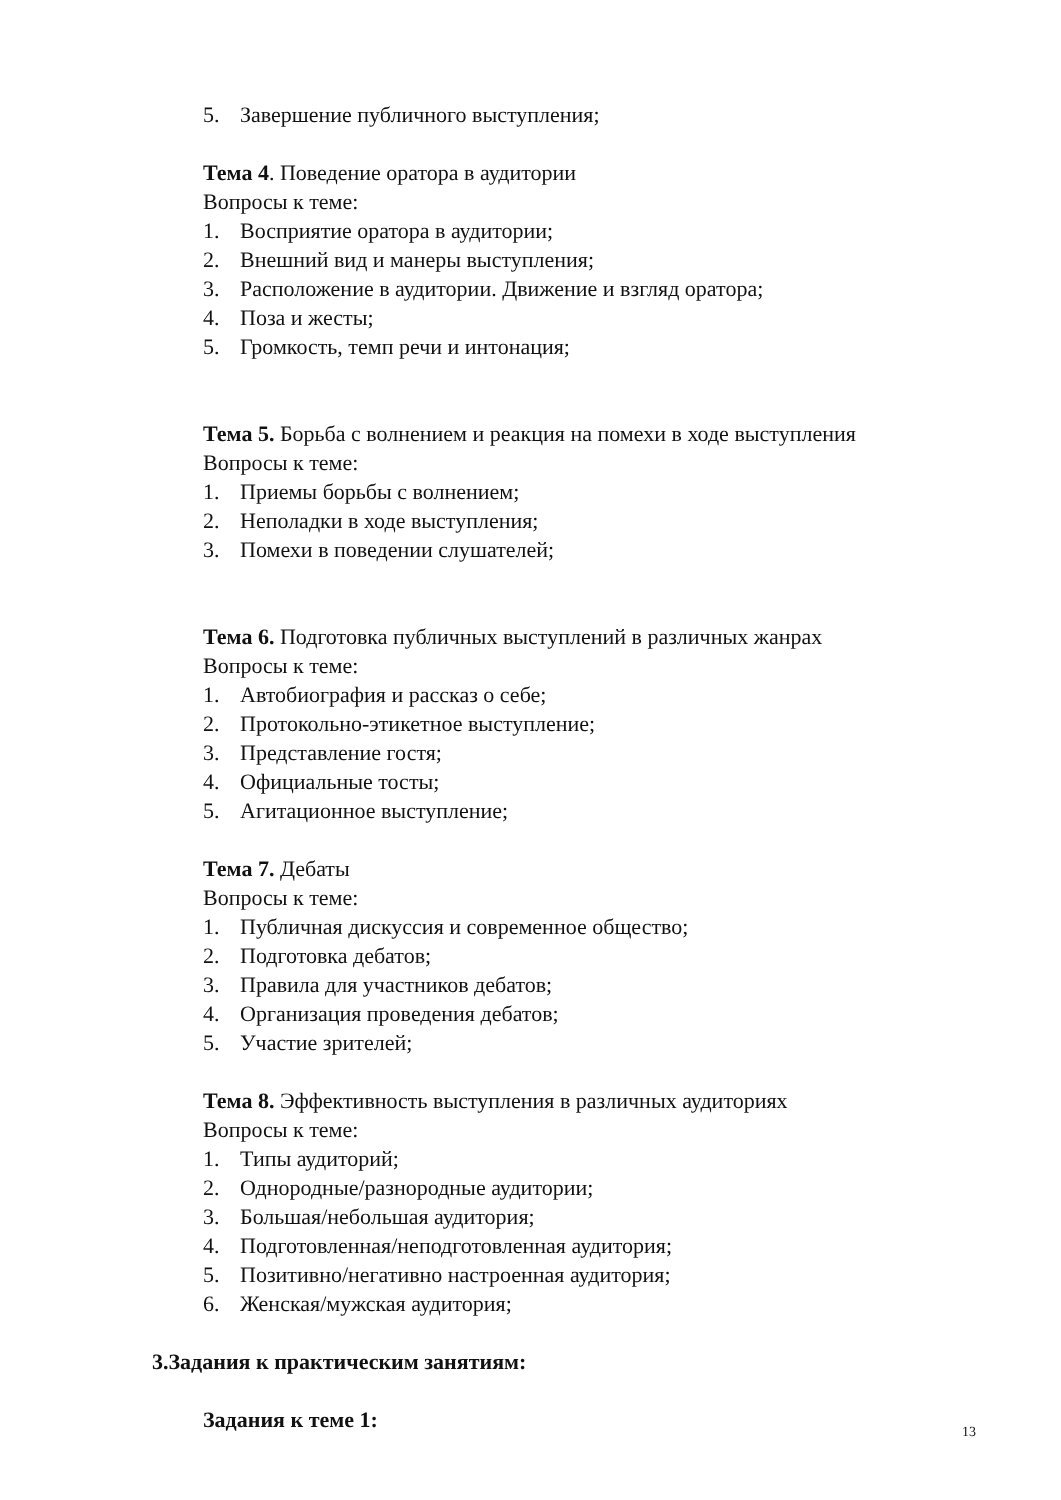5. Завершение публичного выступления;
Тема 4. Поведение оратора в аудитории
Вопросы к теме:
1. Восприятие оратора в аудитории;
2. Внешний вид и манеры выступления;
3. Расположение в аудитории. Движение и взгляд оратора;
4. Поза и жесты;
5. Громкость, темп речи и интонация;
Тема 5. Борьба с волнением и реакция на помехи в ходе выступления
Вопросы к теме:
1. Приемы борьбы с волнением;
2. Неполадки в ходе выступления;
3. Помехи в поведении слушателей;
Тема 6. Подготовка публичных выступлений в различных жанрах
Вопросы к теме:
1. Автобиография и рассказ о себе;
2. Протокольно-этикетное выступление;
3. Представление гостя;
4. Официальные тосты;
5. Агитационное выступление;
Тема 7. Дебаты
Вопросы к теме:
1. Публичная дискуссия и современное общество;
2. Подготовка дебатов;
3. Правила для участников дебатов;
4. Организация проведения дебатов;
5. Участие зрителей;
Тема 8. Эффективность выступления в различных аудиториях
Вопросы к теме:
1. Типы аудиторий;
2. Однородные/разнородные аудитории;
3. Большая/небольшая аудитория;
4. Подготовленная/неподготовленная аудитория;
5. Позитивно/негативно настроенная аудитория;
6. Женская/мужская аудитория;
3.Задания к практическим занятиям:
Задания к теме 1:
13